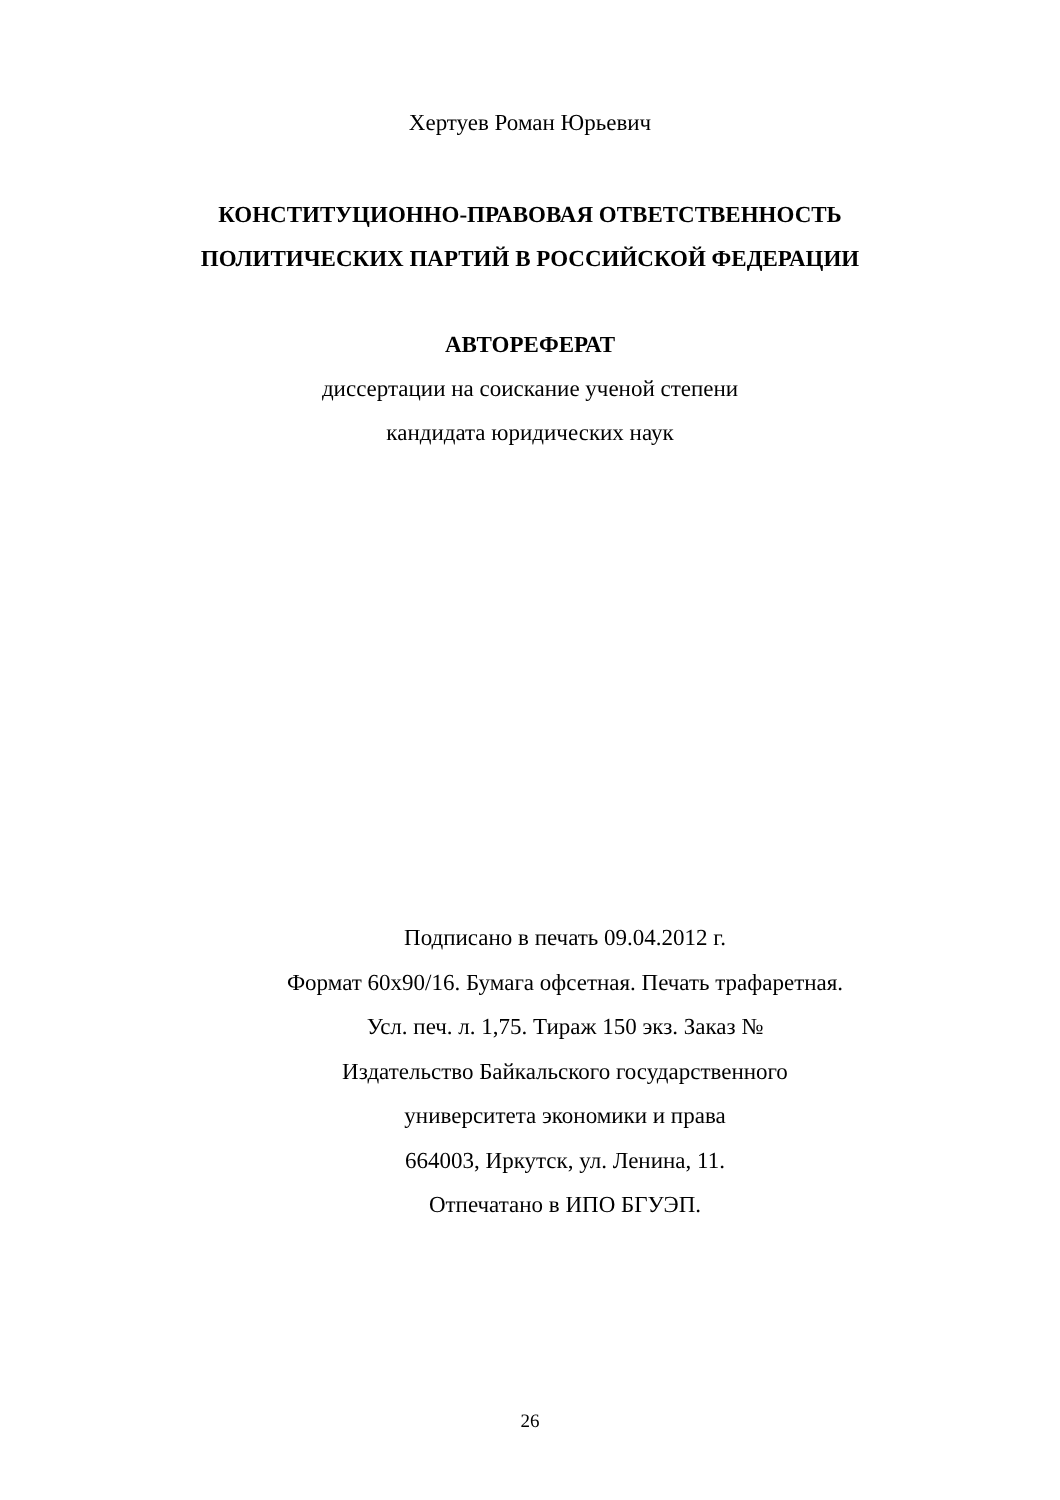Хертуев Роман Юрьевич
КОНСТИТУЦИОННО-ПРАВОВАЯ ОТВЕТСТВЕННОСТЬ
ПОЛИТИЧЕСКИХ ПАРТИЙ В РОССИЙСКОЙ ФЕДЕРАЦИИ
АВТОРЕФЕРАТ
диссертации на соискание ученой степени
кандидата юридических наук
Подписано в печать 09.04.2012 г.
Формат 60x90/16. Бумага офсетная. Печать трафаретная.
Усл. печ. л. 1,75. Тираж 150 экз. Заказ №
Издательство Байкальского государственного
университета экономики и права
664003, Иркутск, ул. Ленина, 11.
Отпечатано в ИПО БГУЭП.
26